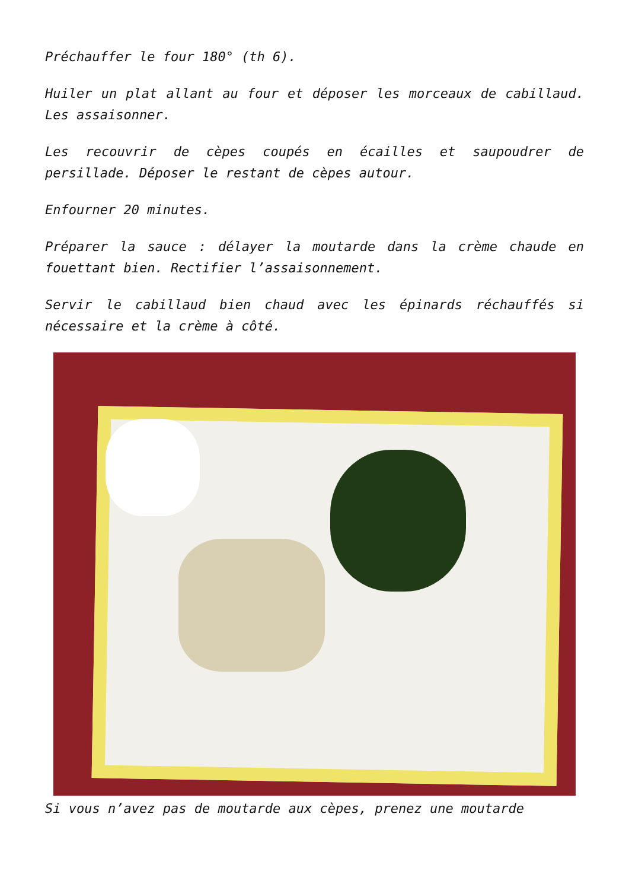Préchauffer le four 180° (th 6).
Huiler un plat allant au four et déposer les morceaux de cabillaud. Les assaisonner.
Les recouvrir de cèpes coupés en écailles et saupoudrer de persillade. Déposer le restant de cèpes autour.
Enfourner 20 minutes.
Préparer la sauce : délayer la moutarde dans la crème chaude en fouettant bien. Rectifier l’assaisonnement.
Servir le cabillaud bien chaud avec les épinards réchauffés si nécessaire et la crème à côté.
Si vous n’avez pas de moutarde aux cèpes, prenez une moutarde